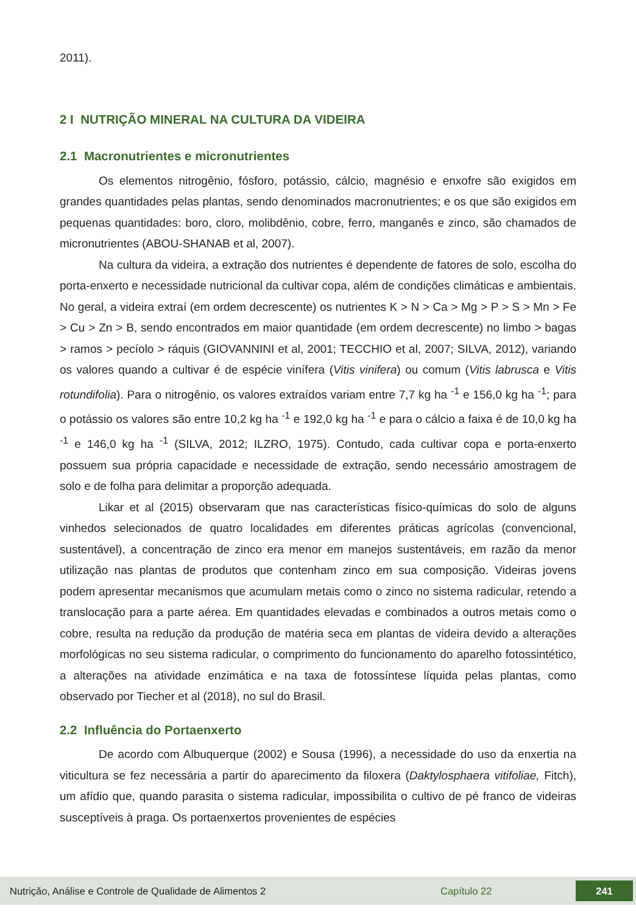2011).
2 I NUTRIÇÃO MINERAL NA CULTURA DA VIDEIRA
2.1 Macronutrientes e micronutrientes
Os elementos nitrogênio, fósforo, potássio, cálcio, magnésio e enxofre são exigidos em grandes quantidades pelas plantas, sendo denominados macronutrientes; e os que são exigidos em pequenas quantidades: boro, cloro, molibdênio, cobre, ferro, manganês e zinco, são chamados de micronutrientes (ABOU-SHANAB et al, 2007).
Na cultura da videira, a extração dos nutrientes é dependente de fatores de solo, escolha do porta-enxerto e necessidade nutricional da cultivar copa, além de condições climáticas e ambientais. No geral, a videira extraí (em ordem decrescente) os nutrientes K > N > Ca > Mg > P > S > Mn > Fe > Cu > Zn > B, sendo encontrados em maior quantidade (em ordem decrescente) no limbo > bagas > ramos > pecíolo > ráquis (GIOVANNINI et al, 2001; TECCHIO et al, 2007; SILVA, 2012), variando os valores quando a cultivar é de espécie vinífera (Vitis vinifera) ou comum (Vitis labrusca e Vitis rotundifolia). Para o nitrogênio, os valores extraídos variam entre 7,7 kg ha <sup>-1</sup> e 156,0 kg ha <sup>-1</sup>; para o potássio os valores são entre 10,2 kg ha <sup>-1</sup> e 192,0 kg ha <sup>-1</sup> e para o cálcio a faixa é de 10,0 kg ha <sup>-1</sup> e 146,0 kg ha <sup>-1</sup> (SILVA, 2012; ILZRO, 1975). Contudo, cada cultivar copa e porta-enxerto possuem sua própria capacidade e necessidade de extração, sendo necessário amostragem de solo e de folha para delimitar a proporção adequada.
Likar et al (2015) observaram que nas características físico-químicas do solo de alguns vinhedos selecionados de quatro localidades em diferentes práticas agrícolas (convencional, sustentável), a concentração de zinco era menor em manejos sustentáveis, em razão da menor utilização nas plantas de produtos que contenham zinco em sua composição. Videiras jovens podem apresentar mecanismos que acumulam metais como o zinco no sistema radicular, retendo a translocação para a parte aérea. Em quantidades elevadas e combinados a outros metais como o cobre, resulta na redução da produção de matéria seca em plantas de videira devido a alterações morfológicas no seu sistema radicular, o comprimento do funcionamento do aparelho fotossintético, a alterações na atividade enzimática e na taxa de fotossíntese líquida pelas plantas, como observado por Tiecher et al (2018), no sul do Brasil.
2.2 Influência do Portaenxerto
De acordo com Albuquerque (2002) e Sousa (1996), a necessidade do uso da enxertia na viticultura se fez necessária a partir do aparecimento da filoxera (Daktylosphaera vitifoliae, Fitch), um afídio que, quando parasita o sistema radicular, impossibilita o cultivo de pé franco de videiras susceptíveis à praga. Os portaenxertos provenientes de espécies
Nutrição, Análise e Controle de Qualidade de Alimentos 2 Capítulo 22 241